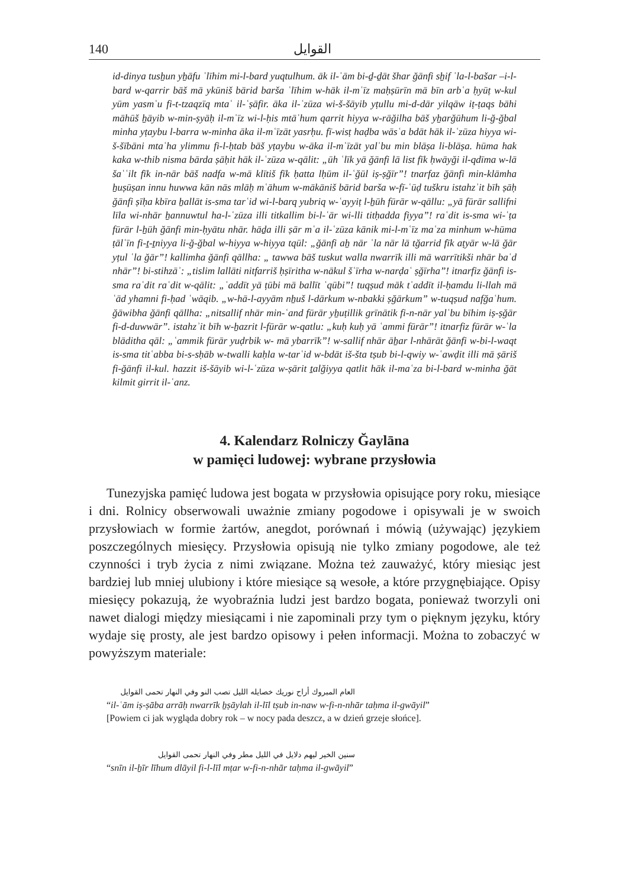140 القوايل
id-dinya tusẖun yẖāfu ʿlīhim mi-l-bard yuqtulhum. āk il-ʿām bi-ḏ-ḏāt šhar ğānfi sẖif ʿla-l-bašar –i-l-bard w-qarrir bāš mā ykūniš bārid barša ʿlīhim w-hāk il-mʿīz maḥṣūrīn mā bīn arbʿa ḥyūṭ w-kul yūm yasmʿu fi-t-tzaqzīq mtaʿ il-ʿṣāfir. āka il-ʿzūza wi-š-šāyib yṭullu mi-d-dār yilqāw iṭ-ṭaqs bāhi māhūš ẖāyib w-min-ṣyāḥ il-mʿīz wi-l-ḥis mtāʿhum qarrit hiyya w-rāğilha bāš yẖarğūhum li-ğ-ğbal minha yṭaybu l-barra w-minha āka il-mʿīzāt yasrḥu. fī-wisṭ haḍba wāsʿa bdāt hāk il-ʿzūza hiyya wi-š-šībāni mtaʿha ylimmu fi-l-ḥtab bāš yṭaybu w-āka il-mʿīzāt yalʿbu min blāṣa li-blāṣa. hūma hak kaka w-thib nisma bārda ṣāḥit hāk il-ʿzūza w-qālit: „ūh ʿlīk yā ğānfi lā list fīk ḥwāyği il-qdīma w-lā šaʿʿilt fīk in-nār bāš nadfa w-mā klītiš fīk ḥatta lḥūm il-ʿğūl iṣ-ṣğīr”! tnarfaz ğānfi min-klāmha ẖuṣūṣan innu huwwa kān nās mlāḥ mʿāhum w-mākāniš bārid barša w-fī-ʿūḍ tuškru istahzʾit bīh ṣāḥ ğānfi ṣīḥa kbīra ẖallāt is-sma tarʿid wi-l-barq yubriq w-ʿayyiṭ l-ẖūh fūrār w-qāllu: „yā fūrār sallifni līla wi-nhār ẖannuwtul ha-l-ʿzūza illi titkallim bi-l-ʿār wi-lli titḥadda fiyya”! raʿdit is-sma wi-ʿṭa fūrār l-ẖūh ğānfi min-ḥyātu nhār. hāḏa illi ṣār mʿa il-ʿzūza kānik mi-l-mʿīz maʿza minhum w-hūma ṭālʿīn fi-ṯ-ṯniyya li-ğ-ğbal w-hiyya w-hiyya tqūl: „ğānfi aẖ nār ʿla nār lā tğarrid fīk aṭyār w-lā ğār yṭul ʿla ğār”! kallimha ğānfi qāllha: „ tawwa bāš tuskut walla nwarrīk illi mā warrītikši nhār baʿd nhār”! bi-stihzāʾ: „tislim lallāti nitfarriš ḥṣīritha w-nākul šʿīrha w-narḍaʿ ṣğīrha”! itnarfiz ğānfi is-sma raʿdit raʿdit w-qālit: „ʿaddīt yā ṭūbi mā ballīt ʿqūbi”! tuqṣud māk tʿaddīt il-ḥamdu li-llah mā ʿād yhamni fi-ḥad ʿwāqib. „w-hā-l-ayyām nẖuš l-dārkum w-nbakki ṣğārkum” w-tuqṣud nafğaʿhum. ğāwibha ğānfi qāllha: „nitsallif nhār min-ʿand fūrār yẖuṭillik grīnātik fi-n-nār yalʿbu bīhim iṣ-ṣğār fi-d-duwwār”. istahzʾit bīh w-ẖazrit l-fūrār w-qatlu: „kuḥ kuḥ yā ʿammi fūrār”! itnarfiz fūrār w-ʿla blāditha qāl: „ʿammik fūrār yuḍrbik w- mā ybarrīk”! w-sallif nhār āẖar l-nhārāt ğānfi w-bi-l-waqt is-sma titʿabba bi-s-sḥāb w-twalli kaḥla w-tarʿid w-bdāt iš-šta tṣub bi-l-qwiy w-ʿawḍit illi mā ṣāriš fi-ğānfi il-kul. hazzit iš-šāyib wi-l-ʿzūza w-ṣārit ṯalğiyya qatlit hāk il-maʿza bi-l-bard w-minha ğāt kilmit girrit il-ʿanz.
4. Kalendarz Rolniczy Ğaylāna
w pamięci ludowej: wybrane przysłowia
Tunezyjska pamięć ludowa jest bogata w przysłowia opisujące pory roku, miesiące i dni. Rolnicy obserwowali uważnie zmiany pogodowe i opisywali je w swoich przysłowiach w formie żartów, anegdot, porównań i mówią (używając) językiem poszczególnych miesięcy. Przysłowia opisują nie tylko zmiany pogodowe, ale też czynności i tryb życia z nimi związane. Można też zauważyć, który miesiąc jest bardziej lub mniej ulubiony i które miesiące są wesołe, a które przygnębiające. Opisy miesięcy pokazują, że wyobraźnia ludzi jest bardzo bogata, ponieważ tworzyli oni nawet dialogi między miesiącami i nie zapominali przy tym o pięknym języku, który wydaje się prosty, ale jest bardzo opisowy i pełen informacji. Można to zobaczyć w powyższym materiale:
العام المبروك أراح نوريك خصايله الليل تصب النو وفي النهار تحمى القوايل
“il-ʿām iṣ-ṣāba arrāḥ nwarrīk ẖṣāylah il-līl tṣub in-naw w-fi-n-nhār taḥma il-gwāyil”
[Powiem ci jak wygląda dobry rok – w nocy pada deszcz, a w dzień grzeje słońce].
سنين الخير ليهم دلايل في الليل مطر وفي النهار تحمى القوايل
“snīn il-ẖīr līhum dlāyil fi-l-līl mṭar w-fi-n-nhār taḥma il-gwāyil”